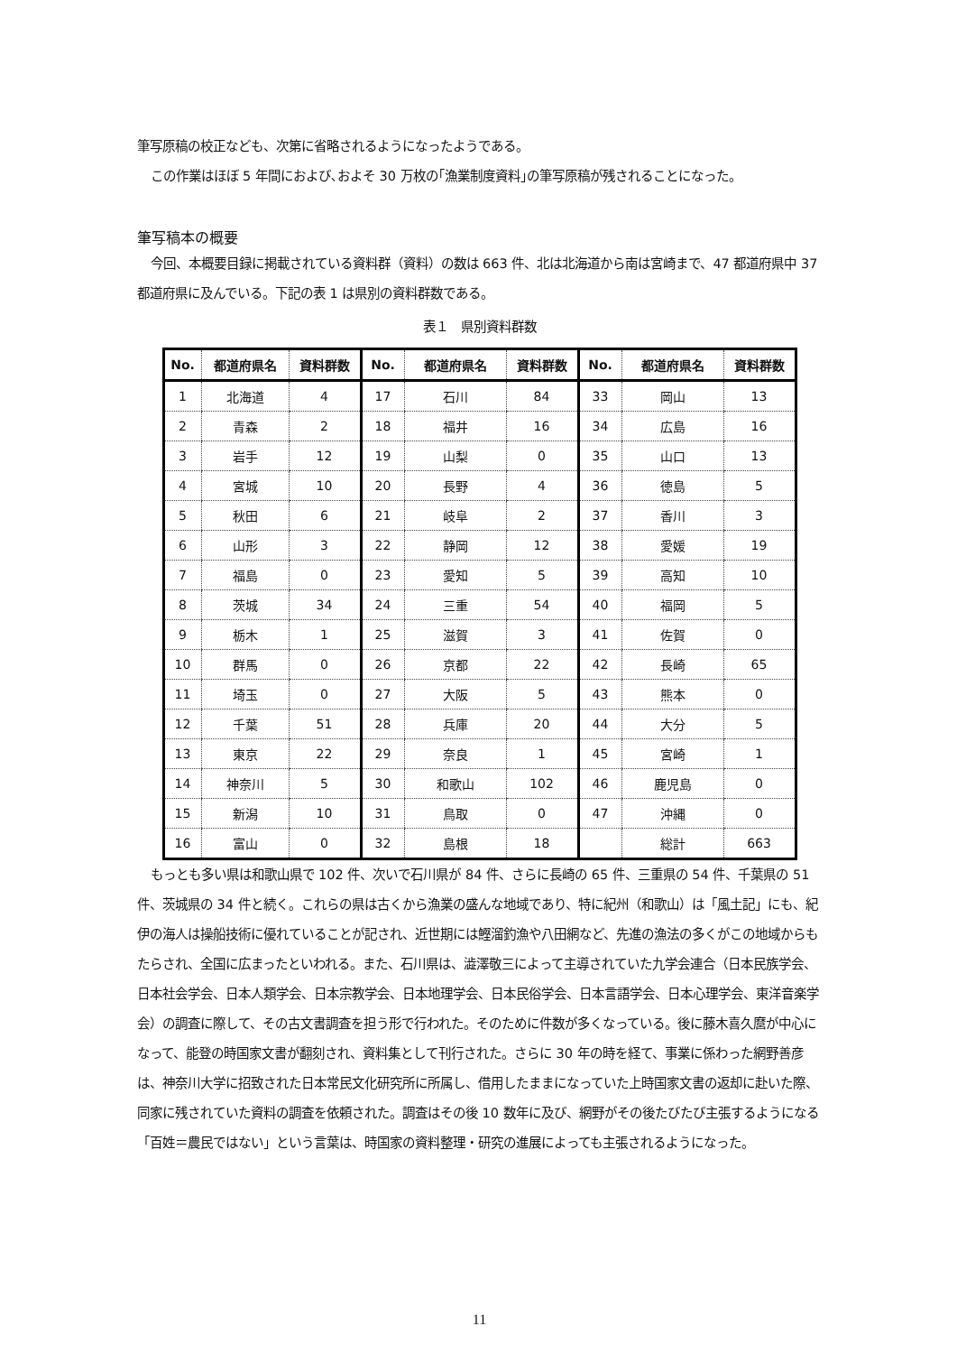筆写原稿の校正なども、次第に省略されるようになったようである。
この作業はほぼ 5 年間におよび､およそ 30 万枚の｢漁業制度資料｣の筆写原稿が残されることになった。
筆写稿本の概要
今回、本概要目録に掲載されている資料群（資料）の数は 663 件、北は北海道から南は宮崎まで、47 都道府県中 37 都道府県に及んでいる。下記の表 1 は県別の資料群数である。
表１　県別資料群数
| No. | 都道府県名 | 資料群数 | No. | 都道府県名 | 資料群数 | No. | 都道府県名 | 資料群数 |
| --- | --- | --- | --- | --- | --- | --- | --- | --- |
| 1 | 北海道 | 4 | 17 | 石川 | 84 | 33 | 岡山 | 13 |
| 2 | 青森 | 2 | 18 | 福井 | 16 | 34 | 広島 | 16 |
| 3 | 岩手 | 12 | 19 | 山梨 | 0 | 35 | 山口 | 13 |
| 4 | 宮城 | 10 | 20 | 長野 | 4 | 36 | 徳島 | 5 |
| 5 | 秋田 | 6 | 21 | 岐阜 | 2 | 37 | 香川 | 3 |
| 6 | 山形 | 3 | 22 | 静岡 | 12 | 38 | 愛媛 | 19 |
| 7 | 福島 | 0 | 23 | 愛知 | 5 | 39 | 高知 | 10 |
| 8 | 茨城 | 34 | 24 | 三重 | 54 | 40 | 福岡 | 5 |
| 9 | 栃木 | 1 | 25 | 滋賀 | 3 | 41 | 佐賀 | 0 |
| 10 | 群馬 | 0 | 26 | 京都 | 22 | 42 | 長崎 | 65 |
| 11 | 埼玉 | 0 | 27 | 大阪 | 5 | 43 | 熊本 | 0 |
| 12 | 千葉 | 51 | 28 | 兵庫 | 20 | 44 | 大分 | 5 |
| 13 | 東京 | 22 | 29 | 奈良 | 1 | 45 | 宮崎 | 1 |
| 14 | 神奈川 | 5 | 30 | 和歌山 | 102 | 46 | 鹿児島 | 0 |
| 15 | 新潟 | 10 | 31 | 鳥取 | 0 | 47 | 沖縄 | 0 |
| 16 | 富山 | 0 | 32 | 島根 | 18 | | 総計 | 663 |
もっとも多い県は和歌山県で 102 件、次いで石川県が 84 件、さらに長崎の 65 件、三重県の 54 件、千葉県の 51 件、茨城県の 34 件と続く。これらの県は古くから漁業の盛んな地域であり、特に紀州（和歌山）は「風土記」にも、紀伊の海人は操船技術に優れていることが記され、近世期には鰹溜釣漁や八田網など、先進の漁法の多くがこの地域からもたらされ、全国に広まったといわれる。また、石川県は、澁澤敬三によって主導されていた九学会連合（日本民族学会、日本社会学会、日本人類学会、日本宗教学会、日本地理学会、日本民俗学会、日本言語学会、日本心理学会、東洋音楽学会）の調査に際して、その古文書調査を担う形で行われた。そのために件数が多くなっている。後に藤木喜久麿が中心になって、能登の時国家文書が翻刻され、資料集として刊行された。さらに 30 年の時を経て、事業に係わった網野善彦は、神奈川大学に招致された日本常民文化研究所に所属し、借用したままになっていた上時国家文書の返却に赴いた際、同家に残されていた資料の調査を依頼された。調査はその後 10 数年に及び、網野がその後たびたび主張するようになる「百姓＝農民ではない」という言葉は、時国家の資料整理・研究の進展によっても主張されるようになった。
11